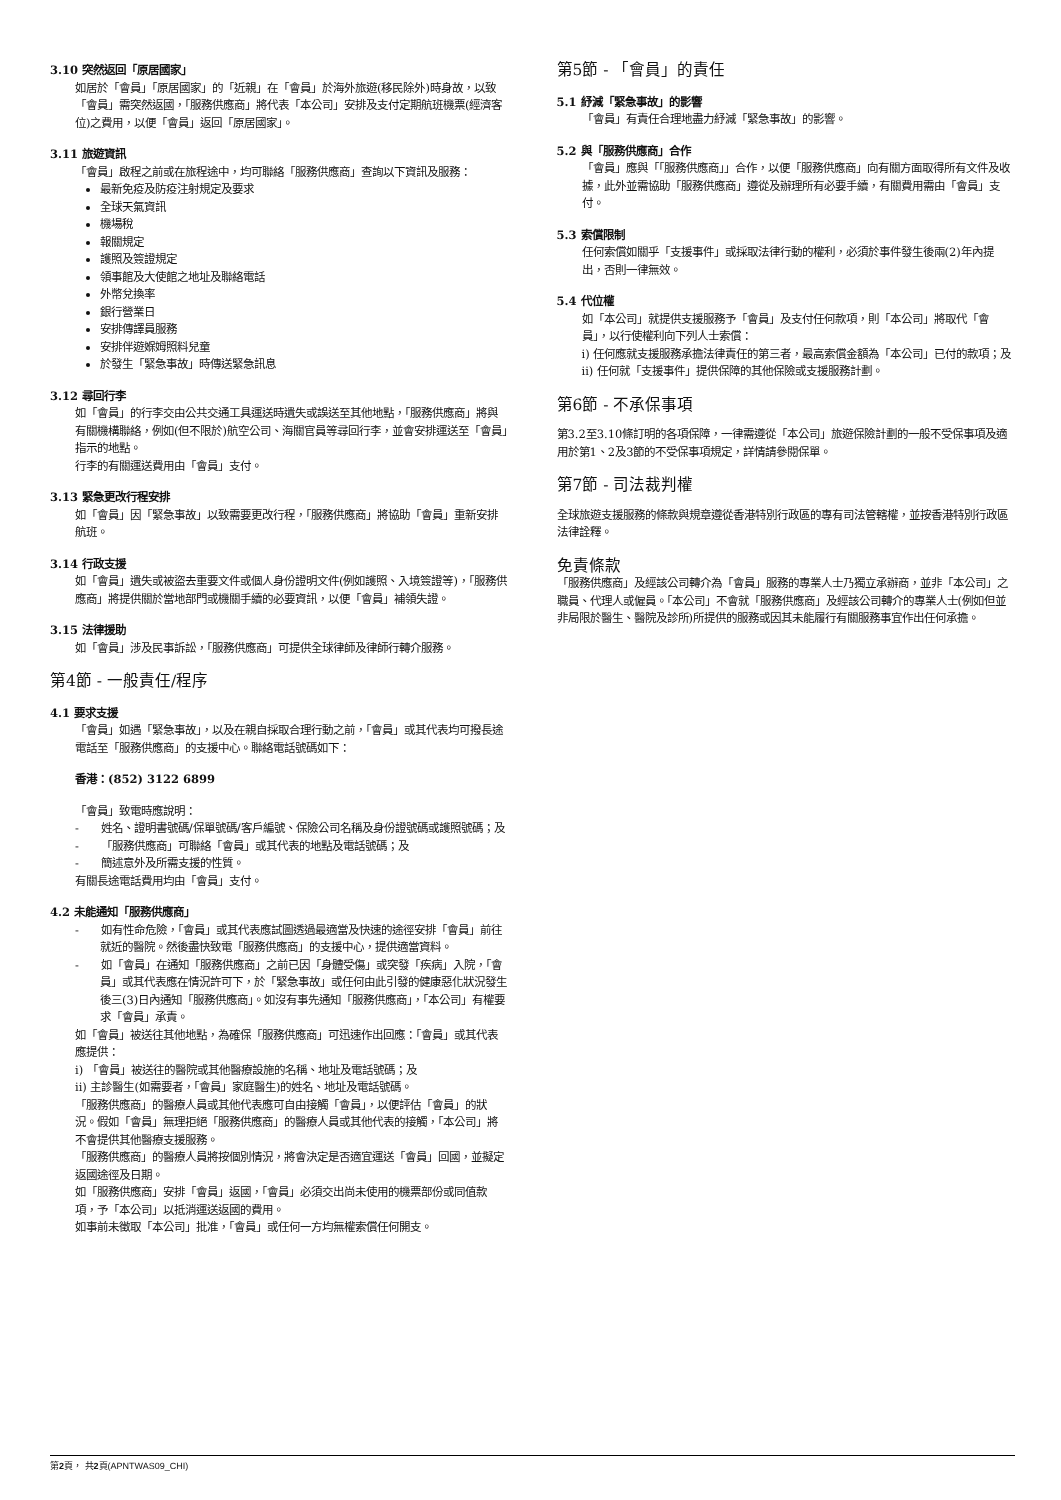3.10 突然返回「原居國家」
如居於「會員」「原居國家」的「近親」在「會員」於海外旅遊(移民除外)時身故，以致「會員」需突然返國，「服務供應商」將代表「本公司」安排及支付定期航班機票(經濟客位)之費用，以便「會員」返回「原居國家」。
3.11 旅遊資訊
「會員」啟程之前或在旅程途中，均可聯絡「服務供應商」查詢以下資訊及服務：
最新免疫及防疫注射規定及要求
全球天氣資訊
機場稅
報關規定
護照及簽證規定
領事館及大使館之地址及聯絡電話
外幣兌換率
銀行營業日
安排傳譯員服務
安排伴遊媬姆照料兒童
於發生「緊急事故」時傳送緊急訊息
3.12 尋回行李
如「會員」的行李交由公共交通工具運送時遺失或誤送至其他地點，「服務供應商」將與有關機構聯絡，例如(但不限於)航空公司、海關官員等尋回行李，並會安排運送至「會員」指示的地點。
行李的有關運送費用由「會員」支付。
3.13 緊急更改行程安排
如「會員」因「緊急事故」以致需要更改行程，「服務供應商」將協助「會員」重新安排航班。
3.14 行政支援
如「會員」遺失或被盜去重要文件或個人身份證明文件(例如護照、入境簽證等)，「服務供應商」將提供關於當地部門或機關手續的必要資訊，以便「會員」補領失證。
3.15 法律援助
如「會員」涉及民事訴訟，「服務供應商」可提供全球律師及律師行轉介服務。
第4節 - 一般責任/程序
4.1 要求支援
「會員」如遇「緊急事故」，以及在親自採取合理行動之前，「會員」或其代表均可撥長途電話至「服務供應商」的支援中心。聯絡電話號碼如下：
香港：(852) 3122 6899
「會員」致電時應說明：
- 姓名、證明書號碼/保單號碼/客戶編號、保險公司名稱及身份證號碼或護照號碼；及
- 「服務供應商」可聯絡「會員」或其代表的地點及電話號碼；及
- 簡述意外及所需支援的性質。
有關長途電話費用均由「會員」支付。
4.2 未能通知「服務供應商」
- 如有性命危險，「會員」或其代表應試圖透過最適當及快速的途徑安排「會員」前往就近的醫院。然後盡快致電「服務供應商」的支援中心，提供適當資料。
- 如「會員」在通知「服務供應商」之前已因「身體受傷」或突發「疾病」入院，「會員」或其代表應在情況許可下，於「緊急事故」或任何由此引發的健康惡化狀況發生後三(3)日內通知「服務供應商」。如沒有事先通知「服務供應商」，「本公司」有權要求「會員」承責。
如「會員」被送往其他地點，為確保「服務供應商」可迅速作出回應：「會員」或其代表應提供：
i) 「會員」被送往的醫院或其他醫療設施的名稱、地址及電話號碼；及
ii) 主診醫生(如需要者，「會員」家庭醫生)的姓名、地址及電話號碼。
「服務供應商」的醫療人員或其他代表應可自由接觸「會員」，以便評估「會員」的狀況。假如「會員」無理拒絕「服務供應商」的醫療人員或其他代表的接觸，「本公司」將不會提供其他醫療支援服務。
「服務供應商」的醫療人員將按個別情況，將會決定是否適宜運送「會員」回國，並擬定返國途徑及日期。
如「服務供應商」安排「會員」返國，「會員」必須交出尚未使用的機票部份或同值款項，予「本公司」以抵消運送返國的費用。
如事前未徵取「本公司」批准，「會員」或任何一方均無權索償任何開支。
第5節 - 「會員」的責任
5.1 紓減「緊急事故」的影響
「會員」有責任合理地盡力紓減「緊急事故」的影響。
5.2 與「服務供應商」合作
「會員」應與「「服務供應商」」合作，以便「服務供應商」向有關方面取得所有文件及收據，此外並需協助「服務供應商」遵從及辦理所有必要手續，有關費用需由「會員」支付。
5.3 索償限制
任何索償如關乎「支援事件」或採取法律行動的權利，必須於事件發生後兩(2)年內提出，否則一律無效。
5.4 代位權
如「本公司」就提供支援服務予「會員」及支付任何款項，則「本公司」將取代「會員」，以行使權利向下列人士索償：
i) 任何應就支援服務承擔法律責任的第三者，最高索償金額為「本公司」已付的款項；及
ii) 任何就「支援事件」提供保障的其他保險或支援服務計劃。
第6節 - 不承保事項
第3.2至3.10條訂明的各項保障，一律需遵從「本公司」旅遊保險計劃的一般不受保事項及適用於第1、2及3節的不受保事項規定，詳情請參閱保單。
第7節 - 司法裁判權
全球旅遊支援服務的條款與規章遵從香港特別行政區的專有司法管轄權，並按香港特別行政區法律詮釋。
免責條款
「服務供應商」及經該公司轉介為「會員」服務的專業人士乃獨立承辦商，並非「本公司」之職員、代理人或僱員。「本公司」不會就「服務供應商」及經該公司轉介的專業人士(例如但並非局限於醫生、醫院及診所)所提供的服務或因其未能履行有關服務事宜作出任何承擔。
第2頁， 共2頁(APNTWAS09_CHI)